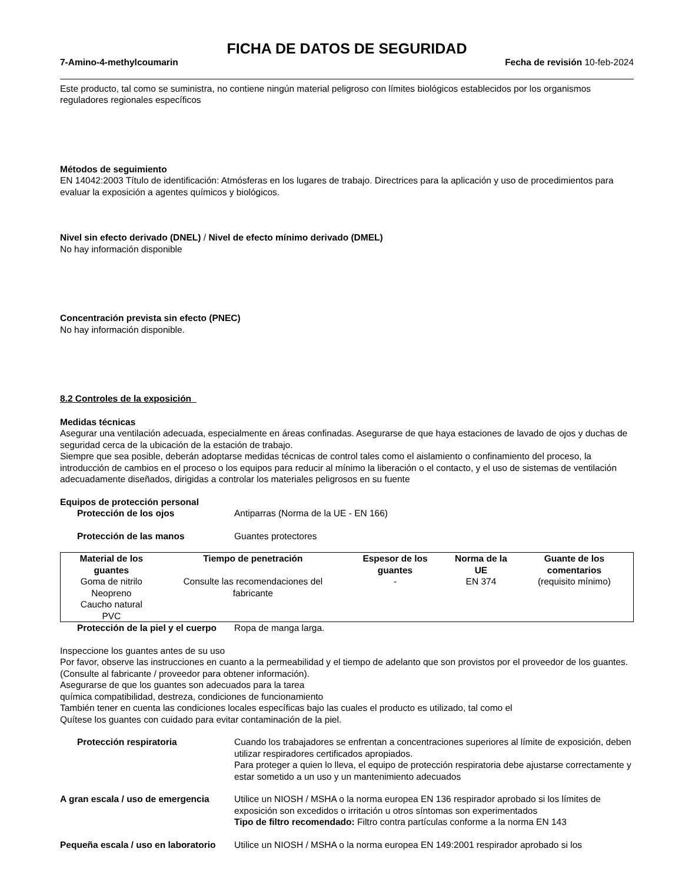FICHA DE DATOS DE SEGURIDAD
7-Amino-4-methylcoumarin Fecha de revisión 10-feb-2024
Este producto, tal como se suministra, no contiene ningún material peligroso con límites biológicos establecidos por los organismos reguladores regionales específicos
Métodos de seguimiento
EN 14042:2003 Título de identificación: Atmósferas en los lugares de trabajo. Directrices para la aplicación y uso de procedimientos para evaluar la exposición a agentes químicos y biológicos.
Nivel sin efecto derivado (DNEL) / Nivel de efecto mínimo derivado (DMEL)
No hay información disponible
Concentración prevista sin efecto (PNEC)
No hay información disponible.
8.2 Controles de la exposición
Medidas técnicas
Asegurar una ventilación adecuada, especialmente en áreas confinadas. Asegurarse de que haya estaciones de lavado de ojos y duchas de seguridad cerca de la ubicación de la estación de trabajo.
Siempre que sea posible, deberán adoptarse medidas técnicas de control tales como el aislamiento o confinamiento del proceso, la introducción de cambios en el proceso o los equipos para reducir al mínimo la liberación o el contacto, y el uso de sistemas de ventilación adecuadamente diseñados, dirigidas a controlar los materiales peligrosos en su fuente
Equipos de protección personal
Protección de los ojos Antiparras (Norma de la UE - EN 166)
Protección de las manos Guantes protectores
| Material de los guantes | Tiempo de penetración | Espesor de los guantes | Norma de la UE | Guante de los comentarios |
| --- | --- | --- | --- | --- |
| Goma de nitrilo Neopreno Caucho natural PVC | Consulte las recomendaciones del fabricante | - | EN 374 | (requisito mínimo) |
Protección de la piel y el cuerpo Ropa de manga larga.
Inspeccione los guantes antes de su uso
Por favor, observe las instrucciones en cuanto a la permeabilidad y el tiempo de adelanto que son provistos por el proveedor de los guantes. (Consulte al fabricante / proveedor para obtener información).
Asegurarse de que los guantes son adecuados para la tarea
química compatibilidad, destreza, condiciones de funcionamiento
También tener en cuenta las condiciones locales específicas bajo las cuales el producto es utilizado, tal como el
Quítese los guantes con cuidado para evitar contaminación de la piel.
Protección respiratoria Cuando los trabajadores se enfrentan a concentraciones superiores al límite de exposición, deben utilizar respiradores certificados apropiados.
Para proteger a quien lo lleva, el equipo de protección respiratoria debe ajustarse correctamente y estar sometido a un uso y un mantenimiento adecuados
A gran escala / uso de emergencia Utilice un NIOSH / MSHA o la norma europea EN 136 respirador aprobado si los límites de exposición son excedidos o irritación u otros síntomas son experimentados
Tipo de filtro recomendado: Filtro contra partículas conforme a la norma EN 143
Pequeña escala / uso en laboratorio Utilice un NIOSH / MSHA o la norma europea EN 149:2001 respirador aprobado si los